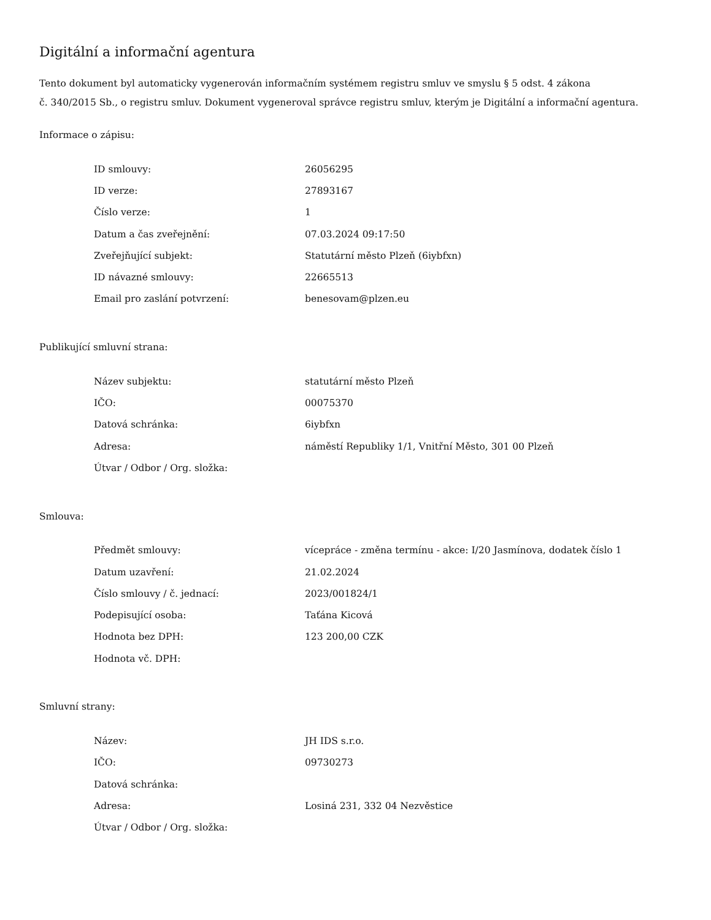Digitální a informační agentura
Tento dokument byl automaticky vygenerován informačním systémem registru smluv ve smyslu § 5 odst. 4 zákona
č. 340/2015 Sb., o registru smluv. Dokument vygeneroval správce registru smluv, kterým je Digitální a informační agentura.
Informace o zápisu:
| ID smlouvy: | 26056295 |
| ID verze: | 27893167 |
| Číslo verze: | 1 |
| Datum a čas zveřejnění: | 07.03.2024 09:17:50 |
| Zveřejňující subjekt: | Statutární město Plzeň (6iybfxn) |
| ID návazné smlouvy: | 22665513 |
| Email pro zaslání potvrzení: | benesovam@plzen.eu |
Publikující smluvní strana:
| Název subjektu: | statutární město Plzeň |
| IČO: | 00075370 |
| Datová schránka: | 6iybfxn |
| Adresa: | náměstí Republiky 1/1, Vnitřní Město, 301 00 Plzeň |
| Útvar / Odbor / Org. složka: | |
Smlouva:
| Předmět smlouvy: | vícepráce - změna termínu - akce: I/20 Jasmínova, dodatek číslo 1 |
| Datum uzavření: | 21.02.2024 |
| Číslo smlouvy / č. jednací: | 2023/001824/1 |
| Podepisující osoba: | Taťána Kicová |
| Hodnota bez DPH: | 123 200,00 CZK |
| Hodnota vč. DPH: | |
Smluvní strany:
| Název: | JH IDS s.r.o. |
| IČO: | 09730273 |
| Datová schránka: | |
| Adresa: | Losiná 231, 332 04 Nezvěstice |
| Útvar / Odbor / Org. složka: | |